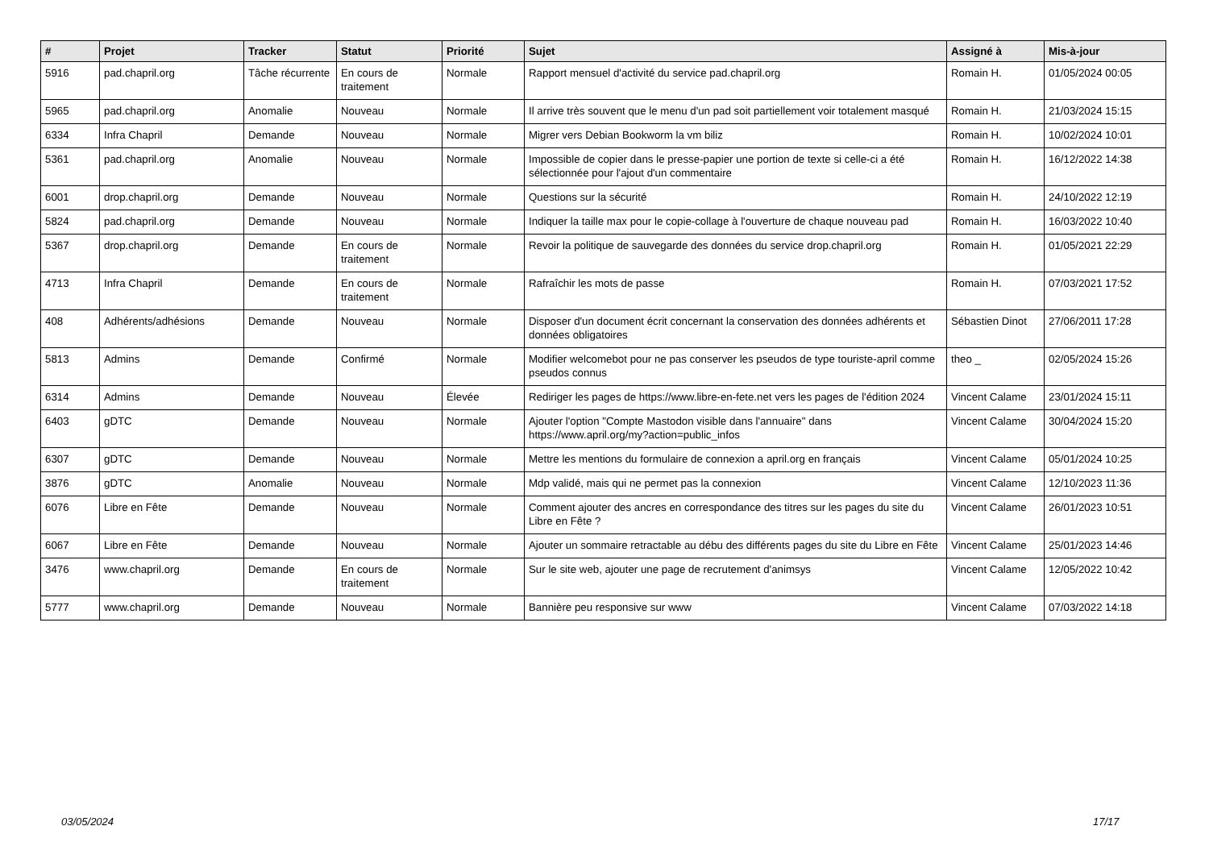| # | Projet | Tracker | Statut | Priorité | Sujet | Assigné à | Mis-à-jour |
| --- | --- | --- | --- | --- | --- | --- | --- |
| 5916 | pad.chapril.org | Tâche récurrente | En cours de traitement | Normale | Rapport mensuel d'activité du service pad.chapril.org | Romain H. | 01/05/2024 00:05 |
| 5965 | pad.chapril.org | Anomalie | Nouveau | Normale | Il arrive très souvent que le menu d'un pad soit partiellement voir totalement masqué | Romain H. | 21/03/2024 15:15 |
| 6334 | Infra Chapril | Demande | Nouveau | Normale | Migrer vers Debian Bookworm la vm biliz | Romain H. | 10/02/2024 10:01 |
| 5361 | pad.chapril.org | Anomalie | Nouveau | Normale | Impossible de copier dans le presse-papier une portion de texte si celle-ci a été sélectionnée pour l'ajout d'un commentaire | Romain H. | 16/12/2022 14:38 |
| 6001 | drop.chapril.org | Demande | Nouveau | Normale | Questions sur la sécurité | Romain H. | 24/10/2022 12:19 |
| 5824 | pad.chapril.org | Demande | Nouveau | Normale | Indiquer la taille max pour le copie-collage à l'ouverture de chaque nouveau pad | Romain H. | 16/03/2022 10:40 |
| 5367 | drop.chapril.org | Demande | En cours de traitement | Normale | Revoir la politique de sauvegarde des données du service drop.chapril.org | Romain H. | 01/05/2021 22:29 |
| 4713 | Infra Chapril | Demande | En cours de traitement | Normale | Rafraîchir les mots de passe | Romain H. | 07/03/2021 17:52 |
| 408 | Adhérents/adhésions | Demande | Nouveau | Normale | Disposer d'un document écrit concernant la conservation des données adhérents et données obligatoires | Sébastien Dinot | 27/06/2011 17:28 |
| 5813 | Admins | Demande | Confirmé | Normale | Modifier welcomebot pour ne pas conserver les pseudos de type touriste-april comme pseudos connus | theo _ | 02/05/2024 15:26 |
| 6314 | Admins | Demande | Nouveau | Élevée | Rediriger les pages de https://www.libre-en-fete.net vers les pages de l'édition 2024 | Vincent Calame | 23/01/2024 15:11 |
| 6403 | gDTC | Demande | Nouveau | Normale | Ajouter l'option "Compte Mastodon visible dans l'annuaire" dans https://www.april.org/my?action=public_infos | Vincent Calame | 30/04/2024 15:20 |
| 6307 | gDTC | Demande | Nouveau | Normale | Mettre les mentions du formulaire de connexion a april.org en français | Vincent Calame | 05/01/2024 10:25 |
| 3876 | gDTC | Anomalie | Nouveau | Normale | Mdp validé, mais qui ne permet pas la connexion | Vincent Calame | 12/10/2023 11:36 |
| 6076 | Libre en Fête | Demande | Nouveau | Normale | Comment ajouter des ancres en correspondance des titres sur les pages du site du Libre en Fête ? | Vincent Calame | 26/01/2023 10:51 |
| 6067 | Libre en Fête | Demande | Nouveau | Normale | Ajouter un sommaire retractable au débu des différents pages du site du Libre en Fête | Vincent Calame | 25/01/2023 14:46 |
| 3476 | www.chapril.org | Demande | En cours de traitement | Normale | Sur le site web, ajouter une page de recrutement d'animsys | Vincent Calame | 12/05/2022 10:42 |
| 5777 | www.chapril.org | Demande | Nouveau | Normale | Bannière peu responsive sur www | Vincent Calame | 07/03/2022 14:18 |
03/05/2024 17/17